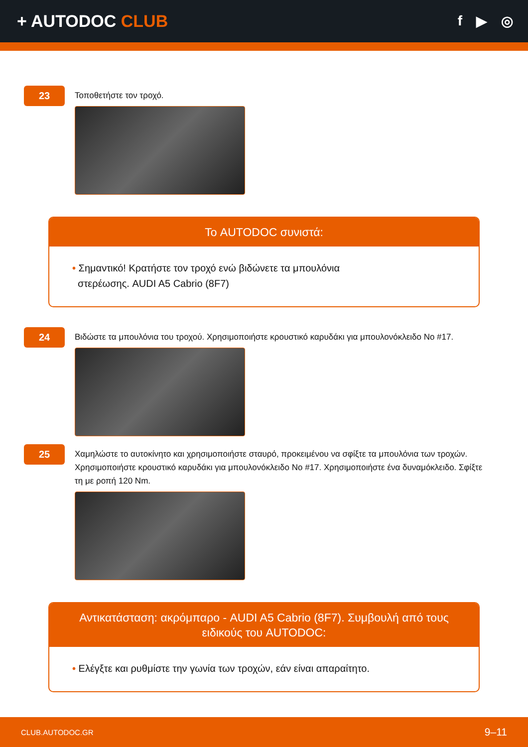+ AUTODOC CLUB
f ▶ ◎
23
Τοποθετήστε τον τροχό.
Το AUTODOC συνιστά:
• Σημαντικό! Κρατήστε τον τροχό ενώ βιδώνετε τα μπουλόνια
στερέωσης. AUDI A5 Cabrio (8F7)
24
Βιδώστε τα μπουλόνια του τροχού. Χρησιμοποιήστε κρουστικό καρυδάκι για μπουλονόκλειδο No #17.
25
Χαμηλώστε το αυτοκίνητο και χρησιμοποιήστε σταυρό, προκειμένου να σφίξτε τα μπουλόνια των τροχών. Χρησιμοποιήστε κρουστικό καρυδάκι για μπουλονόκλειδο No #17. Χρησιμοποιήστε ένα δυναμόκλειδο. Σφίξτε τη με ροπή 120 Nm.
Αντικατάσταση: ακρόμπαρο - AUDI A5 Cabrio (8F7). Συμβουλή από τους ειδικούς του AUTODOC:
• Ελέγξτε και ρυθμίστε την γωνία των τροχών, εάν είναι απαραίτητο.
CLUB.AUTODOC.GR 9–11